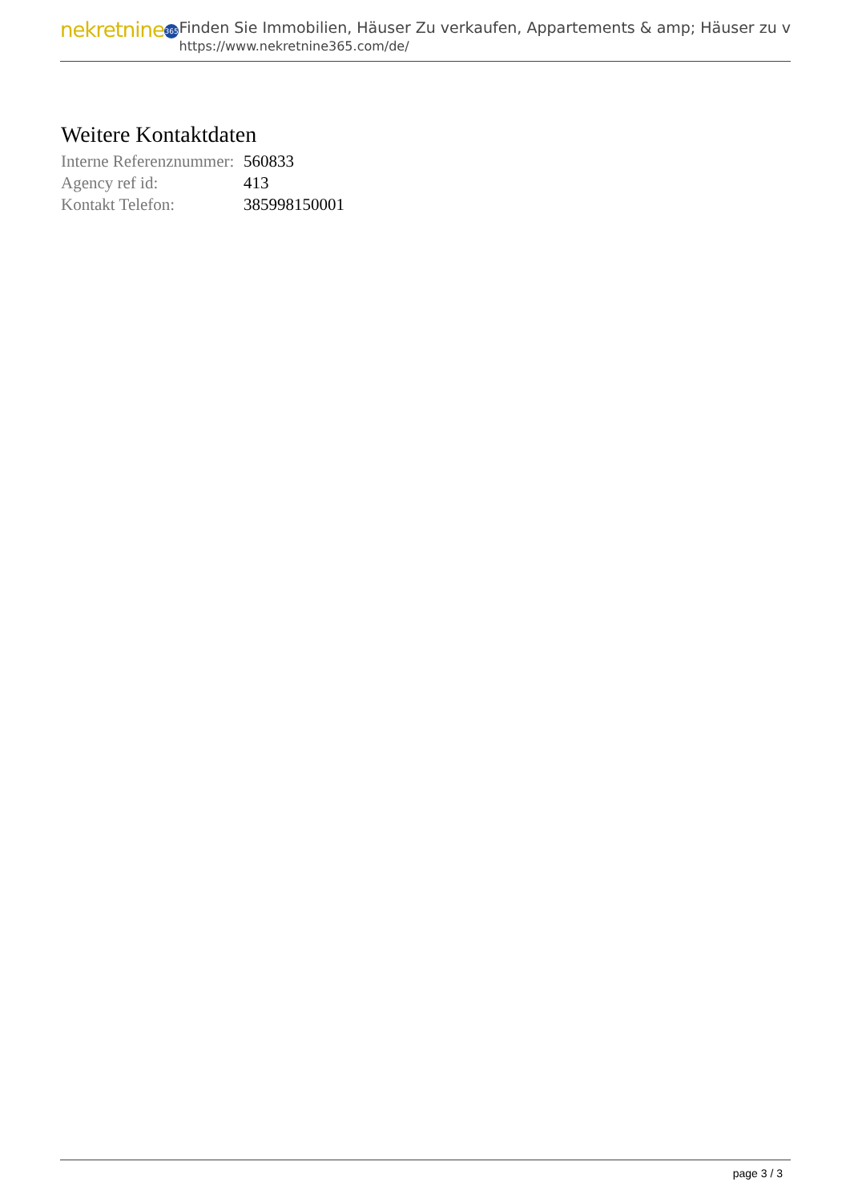nekretnine 365
Finden Sie Immobilien, Häuser Zu verkaufen, Appartements & amp; Häuser zu v
https://www.nekretnine365.com/de/
Weitere Kontaktdaten
| Interne Referenznummer: | 560833 |
| Agency ref id: | 413 |
| Kontakt Telefon: | 385998150001 |
page 3 / 3